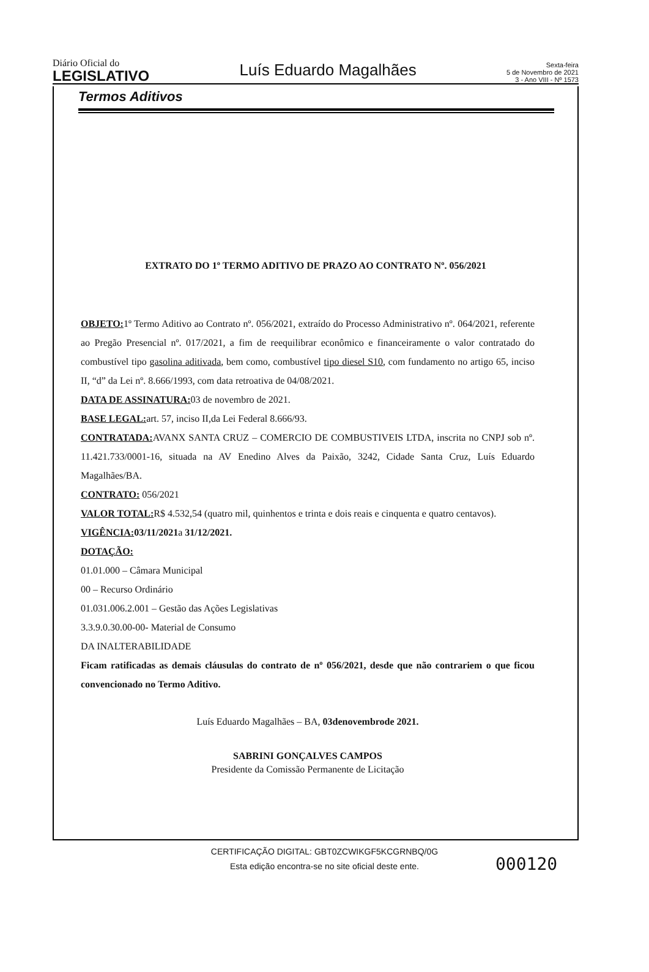Diário Oficial do
LEGISLATIVO
Luís Eduardo Magalhães
Sexta-feira
5 de Novembro de 2021
3 - Ano VIII - Nº 1573
Termos Aditivos
EXTRATO DO 1º TERMO ADITIVO DE PRAZO AO CONTRATO Nº. 056/2021
OBJETO: 1º Termo Aditivo ao Contrato nº. 056/2021, extraído do Processo Administrativo nº. 064/2021, referente ao Pregão Presencial nº. 017/2021, a fim de reequilibrar econômico e financeiramente o valor contratado do combustível tipo gasolina aditivada, bem como, combustível tipo diesel S10, com fundamento no artigo 65, inciso II, “d” da Lei nº. 8.666/1993, com data retroativa de 04/08/2021.
DATA DE ASSINATURA: 03 de novembro de 2021.
BASE LEGAL: art. 57, inciso II,da Lei Federal 8.666/93.
CONTRATADA: AVANX SANTA CRUZ – COMERCIO DE COMBUSTIVEIS LTDA, inscrita no CNPJ sob nº. 11.421.733/0001-16, situada na AV Enedino Alves da Paixão, 3242, Cidade Santa Cruz, Luís Eduardo Magalhães/BA.
CONTRATO: 056/2021
VALOR TOTAL: R$ 4.532,54 (quatro mil, quinhentos e trinta e dois reais e cinquenta e quatro centavos).
VIGÊNCIA: 03/11/2021a 31/12/2021.
DOTAÇÃO:
01.01.000 – Câmara Municipal
00 – Recurso Ordinário
01.031.006.2.001 – Gestão das Ações Legislativas
3.3.9.0.30.00-00- Material de Consumo
DA INALTERABILIDADE
Ficam ratificadas as demais cláusulas do contrato de nº 056/2021, desde que não contrariem o que ficou convencionado no Termo Aditivo.
Luís Eduardo Magalhães – BA, 03denovembrode 2021.
SABRINI GONÇALVES CAMPOS
Presidente da Comissão Permanente de Licitação
CERTIFICAÇÃO DIGITAL: GBT0ZCWIKGF5KCGRNBQ/0G
Esta edição encontra-se no site oficial deste ente.
000120